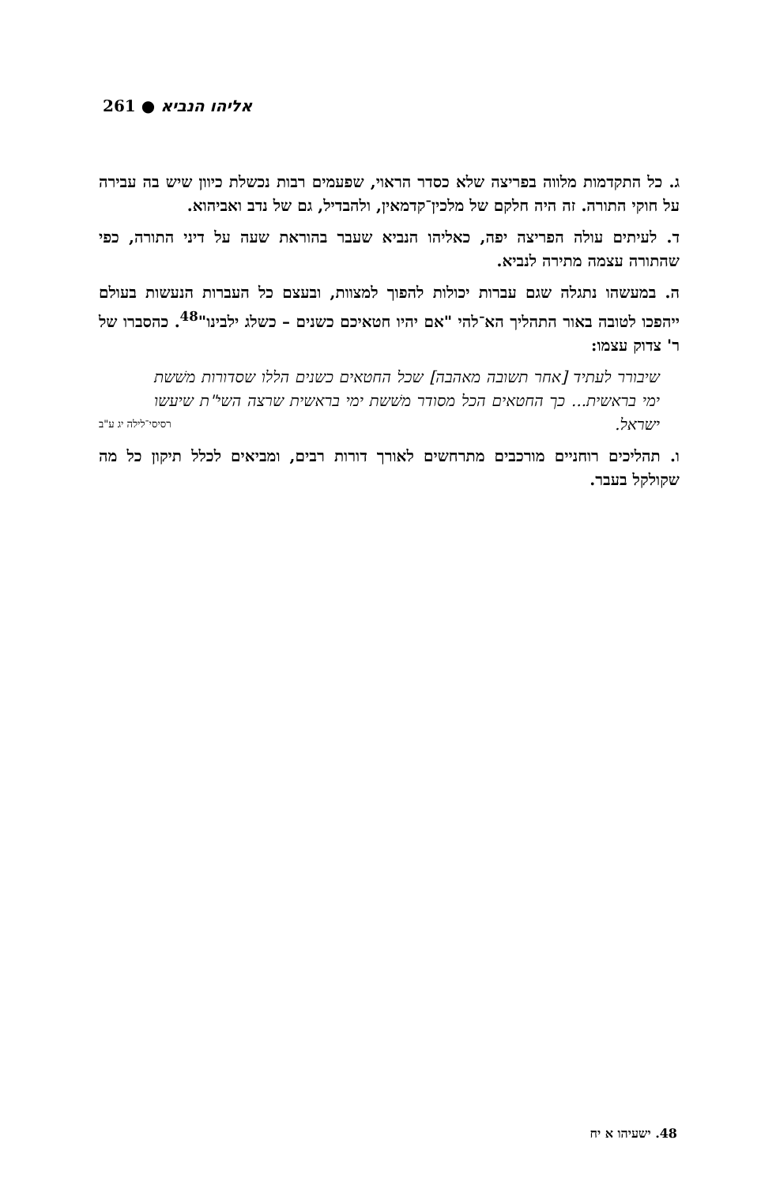261 ● אליהו הנביא
ג. כל התקדמות מלווה בפריצה שלא כסדר הראוי, שפעמים רבות נכשלת כיוון שיש בה עבירה על חוקי התורה. זה היה חלקם של מלכין־קדמאין, ולהבדיל, גם של נדב ואביהוא.
ד. לעיתים עולה הפריצה יפה, כאליהו הנביא שעבר בהוראת שעה על דיני התורה, כפי שהתורה עצמה מתירה לנביא.
ה. במעשהו נתגלה שגם עברות יכולות להפוך למצוות, ובעצם כל העברות הנעשות בעולם ייהפכו לטובה באור התהליך הא־להי "אם יהיו חטאיכם כשנים – כשלג ילבינו"<sup>48</sup>. כהסברו של ר' צדוק עצמו:
שיבורר לעתיד [אחר תשובה מאהבה] שכל החטאים כשנים הללו שסדורות משׁשת ימי בראשית... כך החטאים הכל מסודר משׁשת ימי בראשית שרצה השי"ת שיעשו ישראל. רסיסי־לילה יג ע"ב
ו. תהליכים רוחניים מורכבים מתרחשים לאורך דורות רבים, ומביאים לכלל תיקון כל מה שקולקל בעבר.
48. ישעיהו א יח